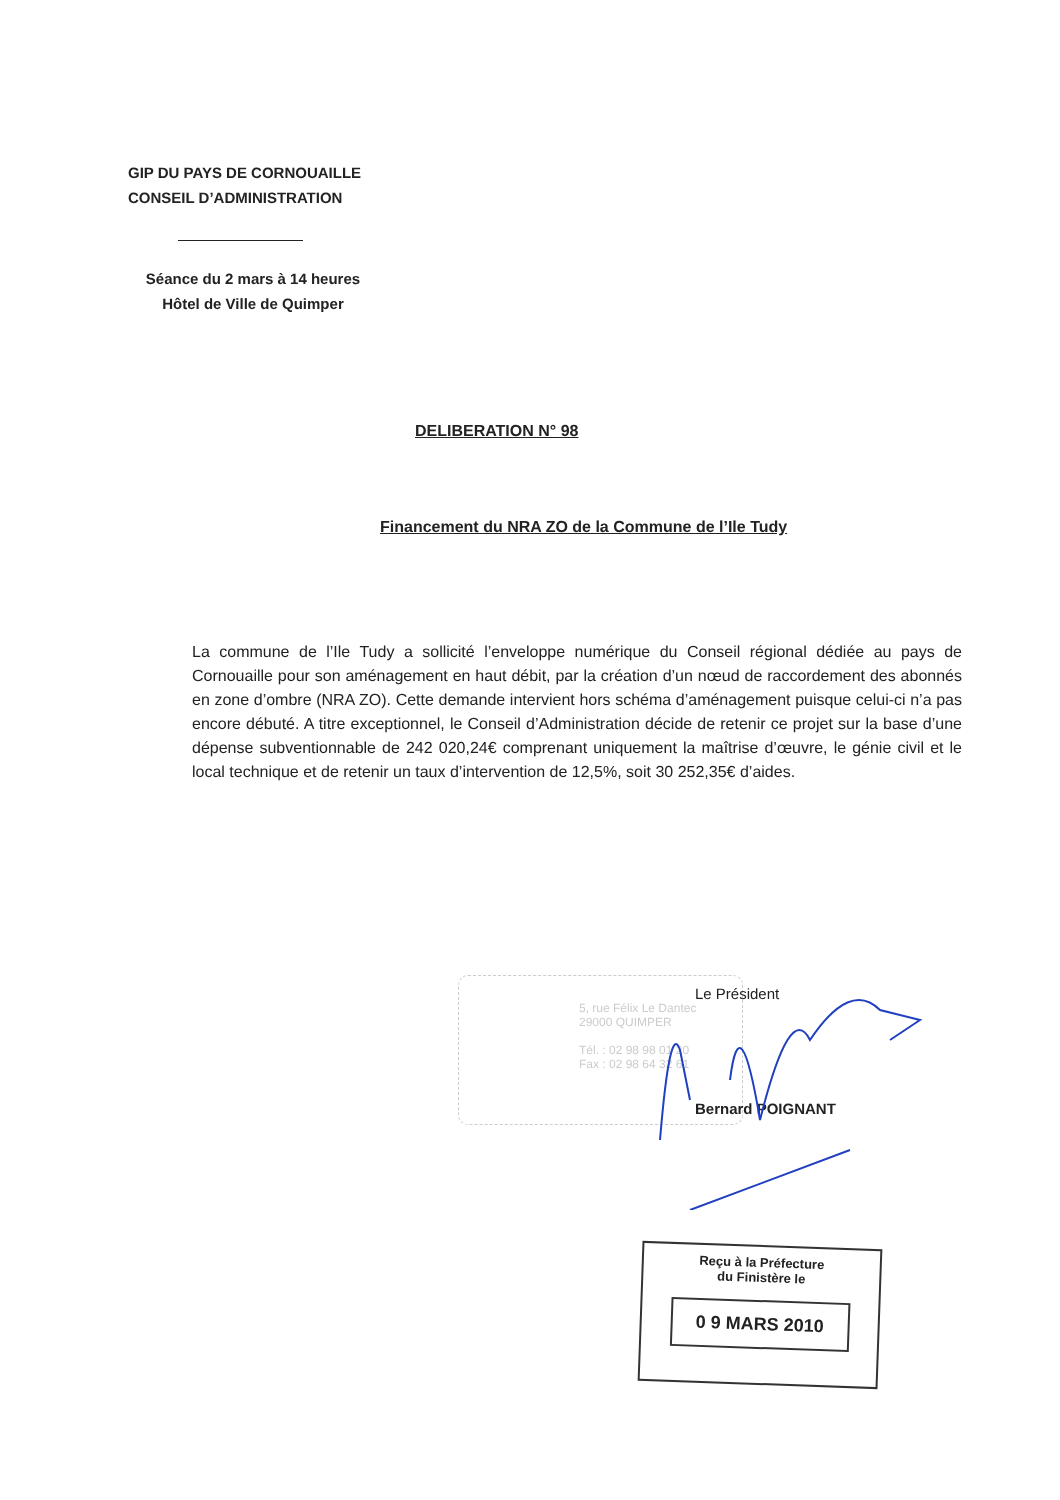GIP DU PAYS DE CORNOUAILLE
CONSEIL D’ADMINISTRATION
Séance du 2 mars à 14 heures
Hôtel de Ville de Quimper
DELIBERATION N° 98
Financement du NRA ZO de la Commune de l’Ile Tudy
La commune de l’Ile Tudy a sollicité l’enveloppe numérique du Conseil régional dédiée au pays de Cornouaille pour son aménagement en haut débit, par la création d’un nœud de raccordement des abonnés en zone d’ombre (NRA ZO). Cette demande intervient hors schéma d’aménagement puisque celui-ci n’a pas encore débuté. A titre exceptionnel, le Conseil d’Administration décide de retenir ce projet sur la base d’une dépense subventionnable de 242 020,24€ comprenant uniquement la maîtrise d’œuvre, le génie civil et le local technique et de retenir un taux d’intervention de 12,5%, soit 30 252,35€ d’aides.
5, rue Félix Le Dantec
29000 QUIMPER
Tél. : 02 98 98 01 20
Fax : 02 98 64 32 61
Le Président
Bernard POIGNANT
Reçu à la Préfecture
du Finistère le
0 9 MARS 2010